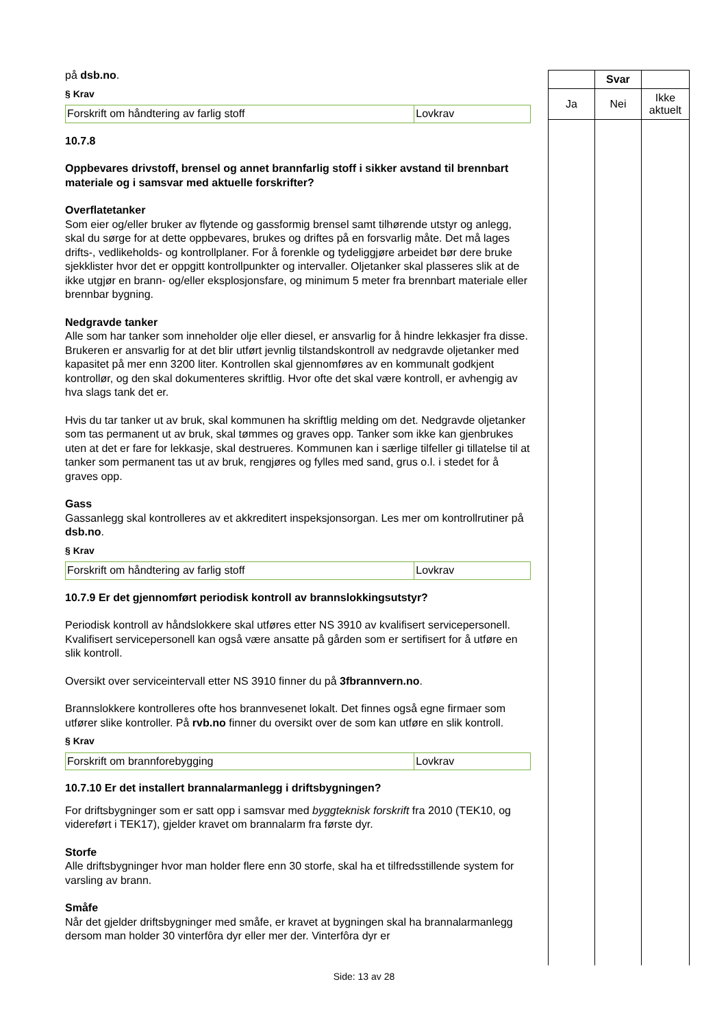på dsb.no.
§ Krav
| Forskrift om håndtering av farlig stoff | Lovkrav |
10.7.8
Oppbevares drivstoff, brensel og annet brannfarlig stoff i sikker avstand til brennbart materiale og i samsvar med aktuelle forskrifter?
Overflatetanker
Som eier og/eller bruker av flytende og gassformig brensel samt tilhørende utstyr og anlegg, skal du sørge for at dette oppbevares, brukes og driftes på en forsvarlig måte. Det må lages drifts-, vedlikeholds- og kontrollplaner. For å forenkle og tydeliggjøre arbeidet bør dere bruke sjekklister hvor det er oppgitt kontrollpunkter og intervaller. Oljetanker skal plasseres slik at de ikke utgjør en brann- og/eller eksplosjonsfare, og minimum 5 meter fra brennbart materiale eller brennbar bygning.
Nedgravde tanker
Alle som har tanker som inneholder olje eller diesel, er ansvarlig for å hindre lekkasjer fra disse. Brukeren er ansvarlig for at det blir utført jevnlig tilstandskontroll av nedgravde oljetanker med kapasitet på mer enn 3200 liter. Kontrollen skal gjennomføres av en kommunalt godkjent kontrollør, og den skal dokumenteres skriftlig. Hvor ofte det skal være kontroll, er avhengig av hva slags tank det er.
Hvis du tar tanker ut av bruk, skal kommunen ha skriftlig melding om det. Nedgravde oljetanker som tas permanent ut av bruk, skal tømmes og graves opp. Tanker som ikke kan gjenbrukes uten at det er fare for lekkasje, skal destrueres. Kommunen kan i særlige tilfeller gi tillatelse til at tanker som permanent tas ut av bruk, rengjøres og fylles med sand, grus o.l. i stedet for å graves opp.
Gass
Gassanlegg skal kontrolleres av et akkreditert inspeksjonsorgan. Les mer om kontrollrutiner på dsb.no.
§ Krav
| Forskrift om håndtering av farlig stoff | Lovkrav |
10.7.9 Er det gjennomført periodisk kontroll av brannslokkingsutstyr?
Periodisk kontroll av håndslokkere skal utføres etter NS 3910 av kvalifisert servicepersonell. Kvalifisert servicepersonell kan også være ansatte på gården som er sertifisert for å utføre en slik kontroll.
Oversikt over serviceintervall etter NS 3910 finner du på 3fbrannvern.no.
Brannslokkere kontrolleres ofte hos brannvesenet lokalt. Det finnes også egne firmaer som utfører slike kontroller. På rvb.no finner du oversikt over de som kan utføre en slik kontroll.
§ Krav
| Forskrift om brannforebygging | Lovkrav |
10.7.10 Er det installert brannalarmanlegg i driftsbygningen?
For driftsbygninger som er satt opp i samsvar med byggteknisk forskrift fra 2010 (TEK10, og videreført i TEK17), gjelder kravet om brannalarm fra første dyr.
Storfe
Alle driftsbygninger hvor man holder flere enn 30 storfe, skal ha et tilfredsstillende system for varsling av brann.
Småfe
Når det gjelder driftsbygninger med småfe, er kravet at bygningen skal ha brannalarmanlegg dersom man holder 30 vinterfôra dyr eller mer der. Vinterfôra dyr er
| | Svar | |
| --- | --- | --- |
| Ja | Nei | Ikke aktuelt |
Side: 13 av 28